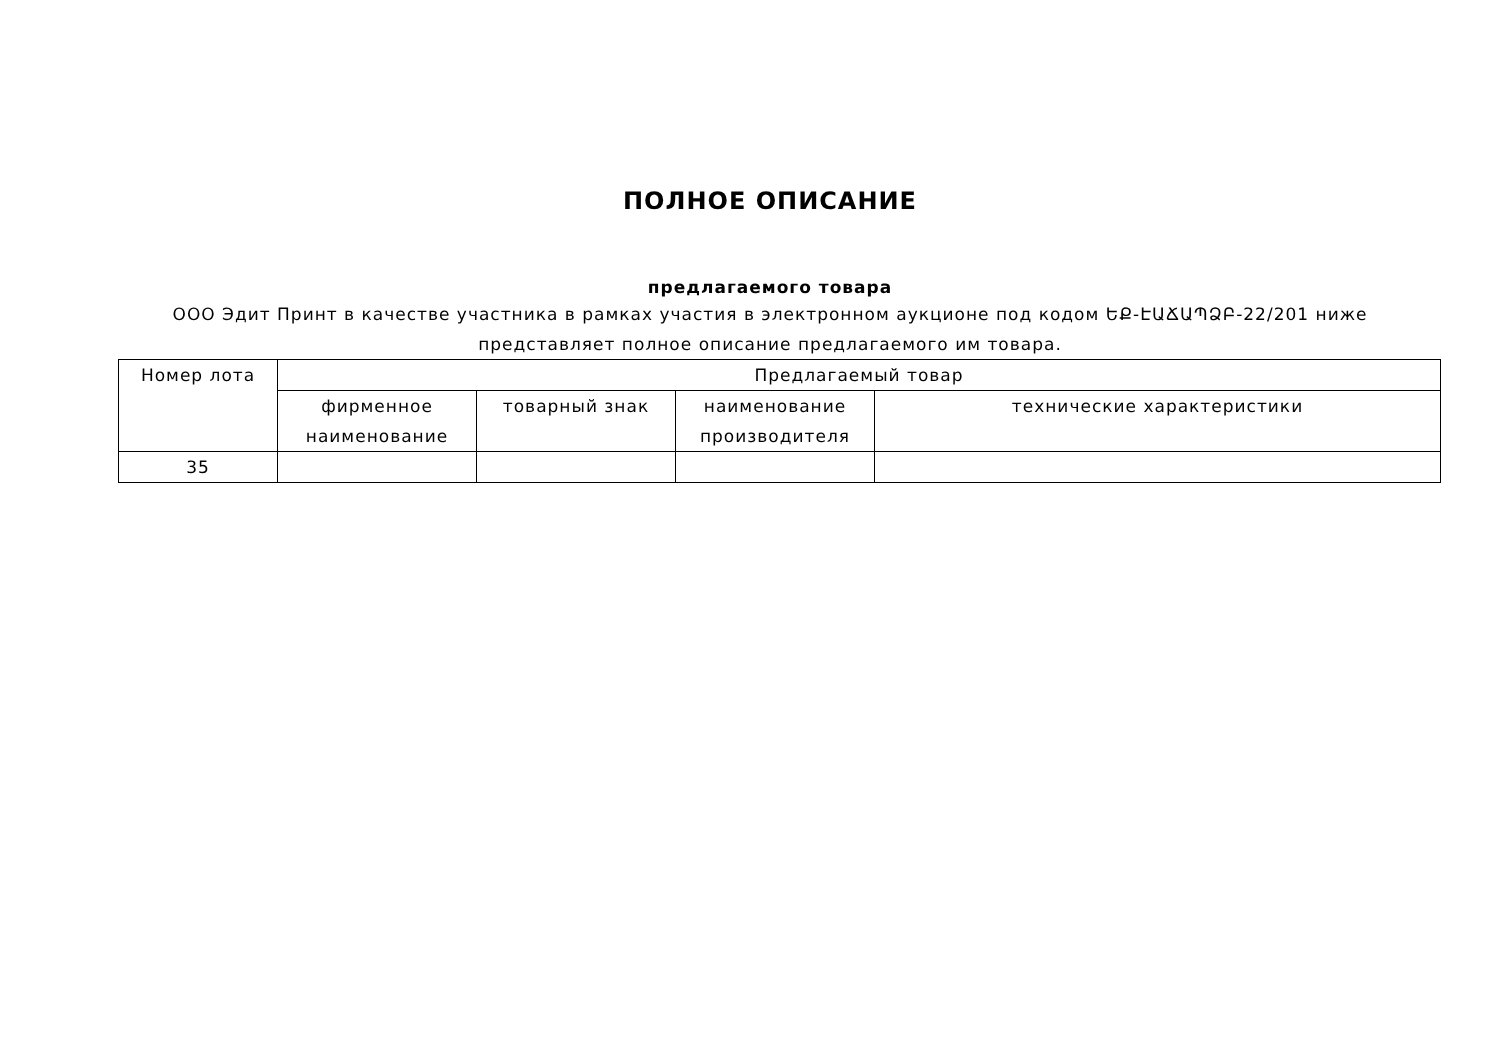ПОЛНОЕ ОПИСАНИЕ
предлагаемого товара
ООО Эдит Принт в качестве участника в рамках участия в электронном аукционе под кодом ԵՔ-ԷԱՃԱՊՁԲ-22/201 ниже представляет полное описание предлагаемого им товара.
| Номер лота | Предлагаемый товар | | | |
| --- | --- | --- | --- | --- |
| | фирменное наименование | товарный знак | наименование производителя | технические характеристики |
| 35 | | | | |